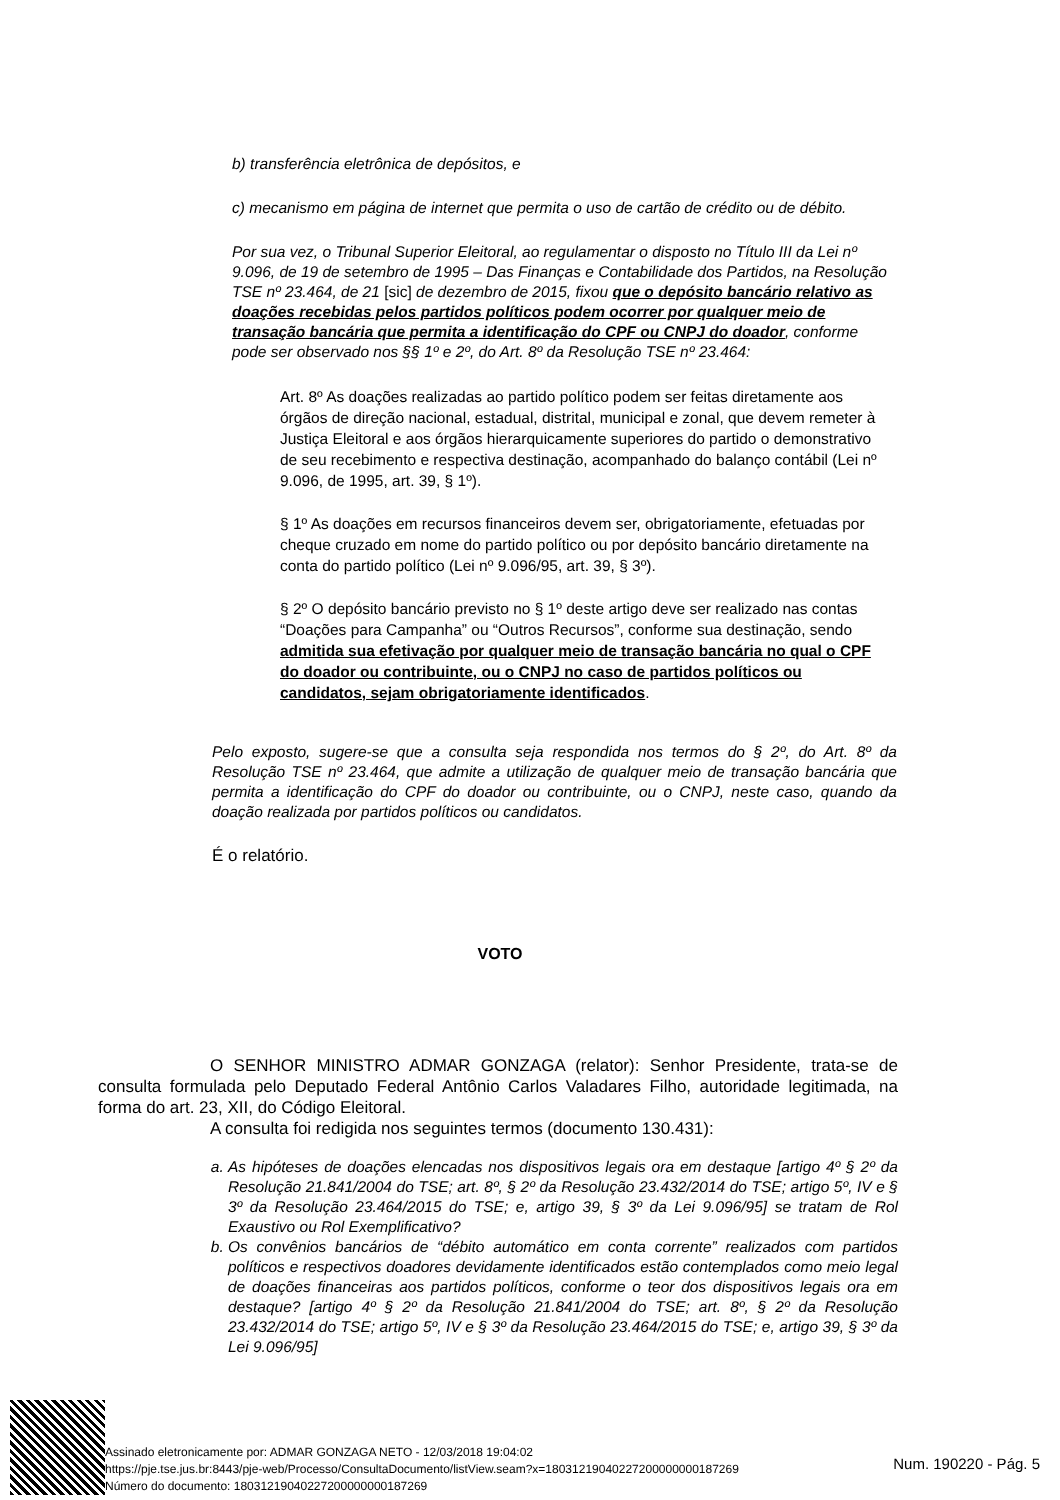b) transferência eletrônica de depósitos, e
c) mecanismo em página de internet que permita o uso de cartão de crédito ou de débito.
Por sua vez, o Tribunal Superior Eleitoral, ao regulamentar o disposto no Título III da Lei nº 9.096, de 19 de setembro de 1995 – Das Finanças e Contabilidade dos Partidos, na Resolução TSE nº 23.464, de 21 [sic] de dezembro de 2015, fixou que o depósito bancário relativo as doações recebidas pelos partidos políticos podem ocorrer por qualquer meio de transação bancária que permita a identificação do CPF ou CNPJ do doador, conforme pode ser observado nos §§ 1º e 2º, do Art. 8º da Resolução TSE nº 23.464:
Art. 8º As doações realizadas ao partido político podem ser feitas diretamente aos órgãos de direção nacional, estadual, distrital, municipal e zonal, que devem remeter à Justiça Eleitoral e aos órgãos hierarquicamente superiores do partido o demonstrativo de seu recebimento e respectiva destinação, acompanhado do balanço contábil (Lei nº 9.096, de 1995, art. 39, § 1º).
§ 1º As doações em recursos financeiros devem ser, obrigatoriamente, efetuadas por cheque cruzado em nome do partido político ou por depósito bancário diretamente na conta do partido político (Lei nº 9.096/95, art. 39, § 3º).
§ 2º O depósito bancário previsto no § 1º deste artigo deve ser realizado nas contas “Doações para Campanha” ou “Outros Recursos”, conforme sua destinação, sendo admitida sua efetivação por qualquer meio de transação bancária no qual o CPF do doador ou contribuinte, ou o CNPJ no caso de partidos políticos ou candidatos, sejam obrigatoriamente identificados.
Pelo exposto, sugere-se que a consulta seja respondida nos termos do § 2º, do Art. 8º da Resolução TSE nº 23.464, que admite a utilização de qualquer meio de transação bancária que permita a identificação do CPF do doador ou contribuinte, ou o CNPJ, neste caso, quando da doação realizada por partidos políticos ou candidatos.
É o relatório.
VOTO
O SENHOR MINISTRO ADMAR GONZAGA (relator): Senhor Presidente, trata-se de consulta formulada pelo Deputado Federal Antônio Carlos Valadares Filho, autoridade legitimada, na forma do art. 23, XII, do Código Eleitoral.
A consulta foi redigida nos seguintes termos (documento 130.431):
a. As hipóteses de doações elencadas nos dispositivos legais ora em destaque [artigo 4º § 2º da Resolução 21.841/2004 do TSE; art. 8º, § 2º da Resolução 23.432/2014 do TSE; artigo 5º, IV e § 3º da Resolução 23.464/2015 do TSE; e, artigo 39, § 3º da Lei 9.096/95] se tratam de Rol Exaustivo ou Rol Exemplificativo?
b. Os convênios bancários de “débito automático em conta corrente” realizados com partidos políticos e respectivos doadores devidamente identificados estão contemplados como meio legal de doações financeiras aos partidos políticos, conforme o teor dos dispositivos legais ora em destaque? [artigo 4º § 2º da Resolução 21.841/2004 do TSE; art. 8º, § 2º da Resolução 23.432/2014 do TSE; artigo 5º, IV e § 3º da Resolução 23.464/2015 do TSE; e, artigo 39, § 3º da Lei 9.096/95]
Assinado eletronicamente por: ADMAR GONZAGA NETO - 12/03/2018 19:04:02
https://pje.tse.jus.br:8443/pje-web/Processo/ConsultaDocumento/listView.seam?x=18031219040227200000000187269
Número do documento: 18031219040227200000000187269
Num. 190220 - Pág. 5